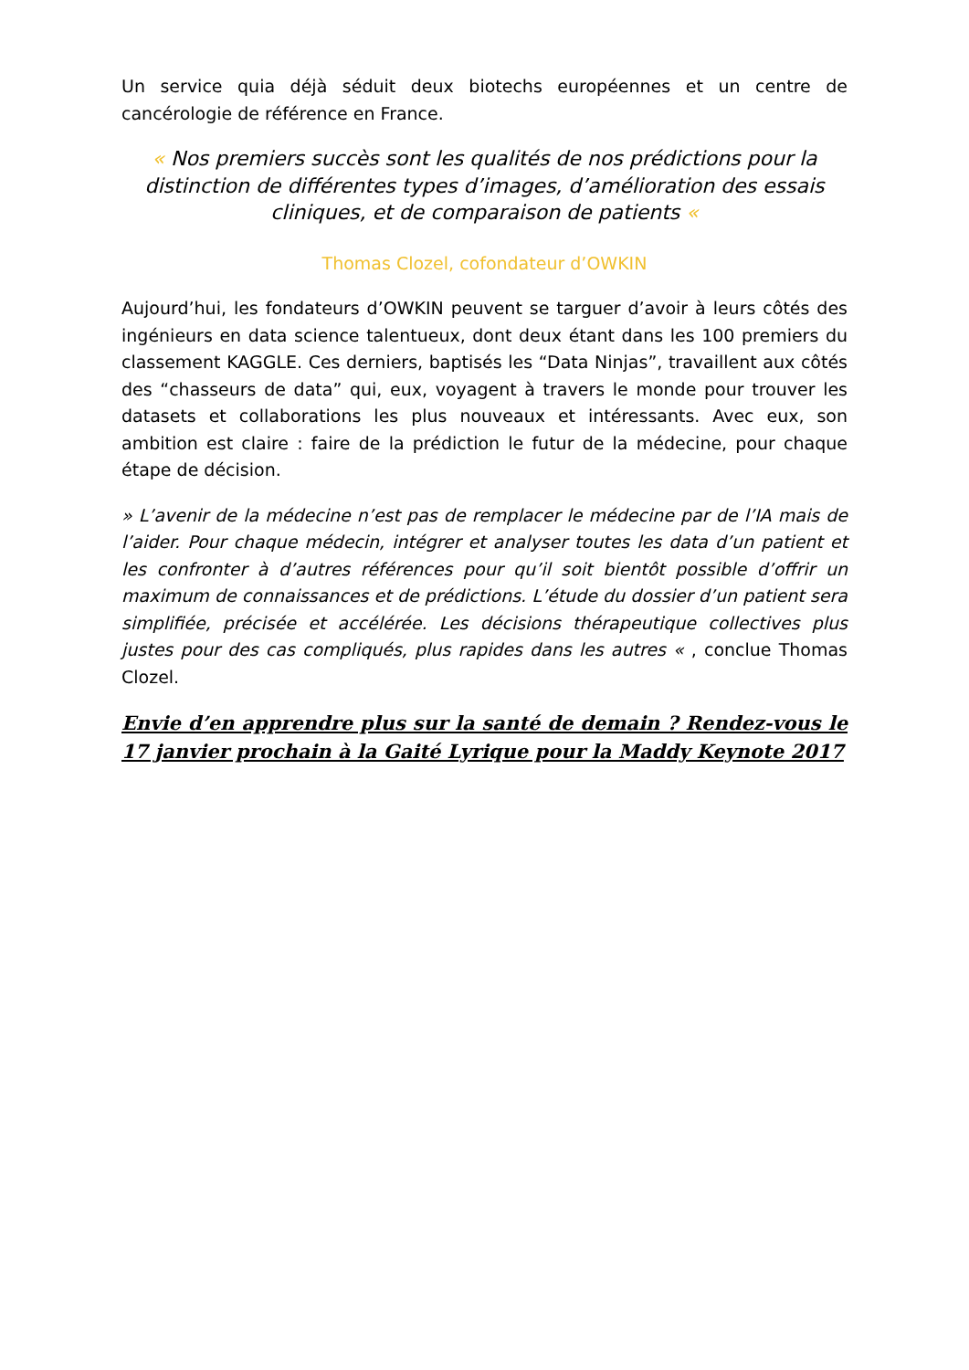Un service quia déjà séduit deux biotechs européennes et un centre de cancérologie de référence en France.
« Nos premiers succès sont les qualités de nos prédictions pour la distinction de différentes types d’images, d’amélioration des essais cliniques, et de comparaison de patients «
Thomas Clozel, cofondateur d’OWKIN
Aujourd’hui, les fondateurs d’OWKIN peuvent se targuer d’avoir à leurs côtés des ingénieurs en data science talentueux, dont deux étant dans les 100 premiers du classement KAGGLE. Ces derniers, baptisés les “Data Ninjas”, travaillent aux côtés des “chasseurs de data” qui, eux, voyagent à travers le monde pour trouver les datasets et collaborations les plus nouveaux et intéressants. Avec eux, son ambition est claire : faire de la prédiction le futur de la médecine, pour chaque étape de décision.
» L’avenir de la médecine n’est pas de remplacer le médecine par de l’IA mais de l’aider. Pour chaque médecin, intégrer et analyser toutes les data d’un patient et les confronter à d’autres références pour qu’il soit bientôt possible d’offrir un maximum de connaissances et de prédictions. L’étude du dossier d’un patient sera simplifiée, précisée et accélérée. Les décisions thérapeutique collectives plus justes pour des cas compliqués, plus rapides dans les autres « , conclue Thomas Clozel.
Envie d’en apprendre plus sur la santé de demain ? Rendez-vous le 17 janvier prochain à la Gaité Lyrique pour la Maddy Keynote 2017